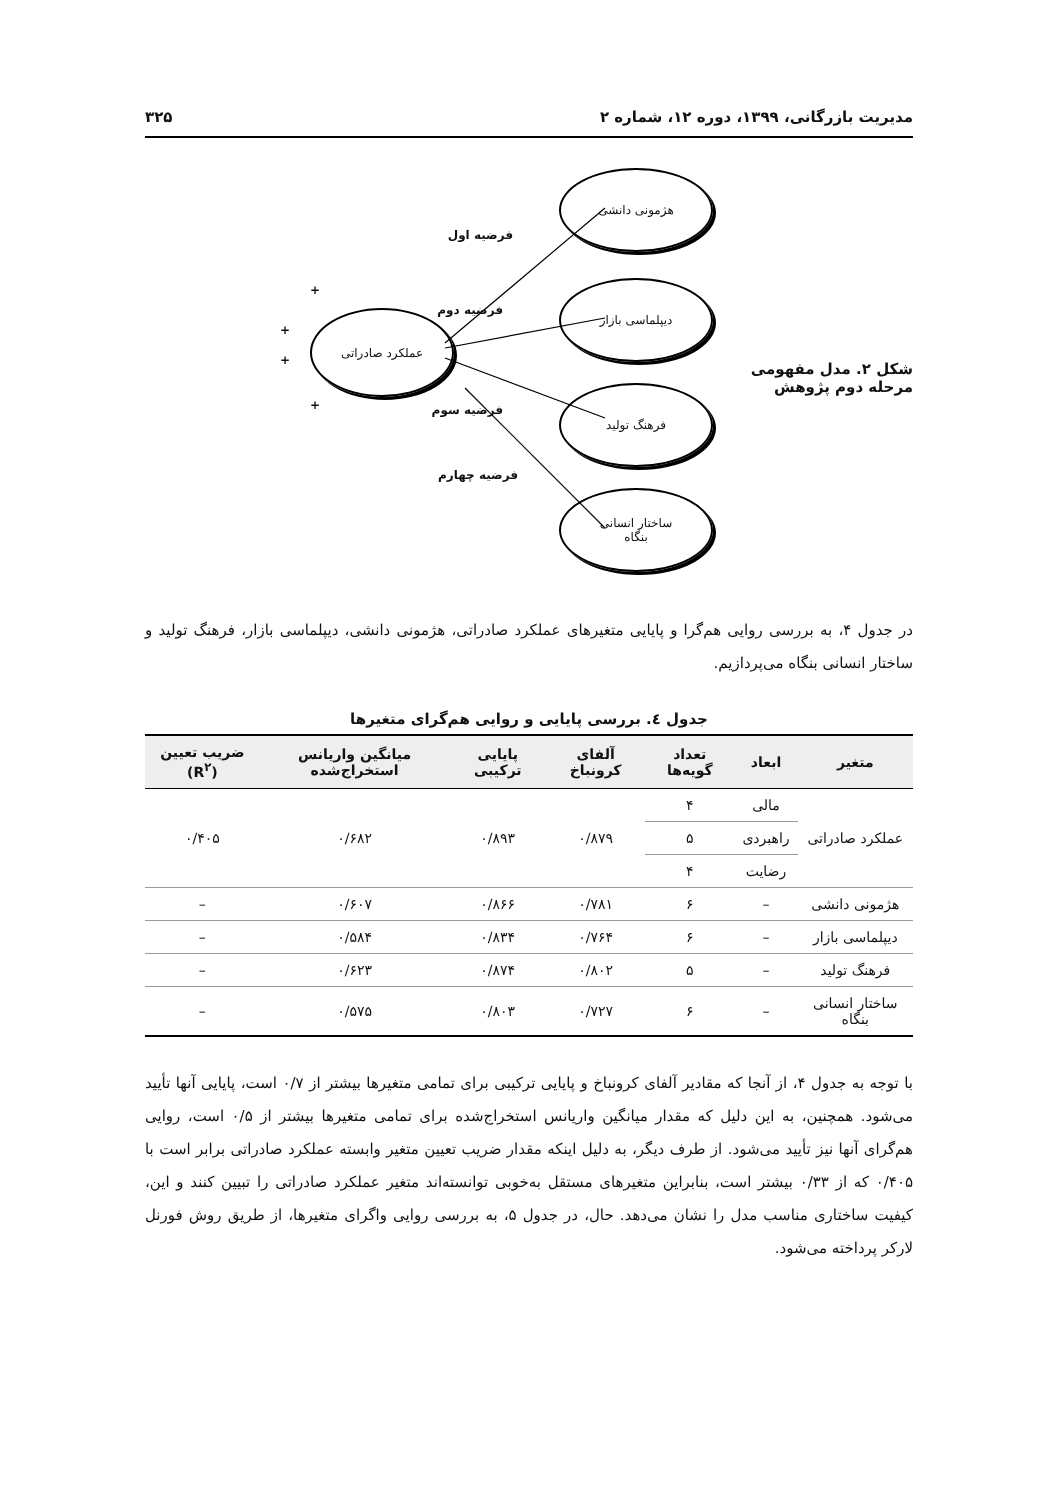مدیریت بازرگانی، ۱۳۹۹، دوره ۱۲، شماره ۲ ۳۲۵
شکل ۲. مدل مفهومی مرحله دوم پژوهش
هژمونی دانشی
دیپلماسی بازار
فرهنگ تولید
ساختار انسانی
بنگاه
عملکرد صادراتی
فرضیه اول
فرضیه دوم
فرضیه سوم
فرضیه چهارم
+
+
+
+
در جدول ۴، به بررسی روایی هم‌گرا و پایایی متغیرهای عملکرد صادراتی، هژمونی دانشی، دیپلماسی بازار، فرهنگ تولید و ساختار انسانی بنگاه می‌پردازیم.
جدول ٤. بررسی پایایی و روایی هم‌گرای متغیرها
| متغیر | ابعاد | تعداد گویه‌ها | آلفای کرونباخ | پایایی ترکیبی | میانگین واریانس استخراج‌شده | ضریب تعیین (R<sup>۲</sup>) |
| --- | --- | --- | --- | --- | --- | --- |
| عملکرد صادراتی | مالی | ۴ | ۰/۸۷۹ | ۰/۸۹۳ | ۰/۶۸۲ | ۰/۴۰۵ |
| | راهبردی | ۵ | | | | |
| | رضایت | ۴ | | | | |
| هژمونی دانشی | – | ۶ | ۰/۷۸۱ | ۰/۸۶۶ | ۰/۶۰۷ | – |
| دیپلماسی بازار | – | ۶ | ۰/۷۶۴ | ۰/۸۳۴ | ۰/۵۸۴ | – |
| فرهنگ تولید | – | ۵ | ۰/۸۰۲ | ۰/۸۷۴ | ۰/۶۲۳ | – |
| ساختار انسانی بنگاه | – | ۶ | ۰/۷۲۷ | ۰/۸۰۳ | ۰/۵۷۵ | – |
با توجه به جدول ۴، از آنجا که مقادیر آلفای کرونباخ و پایایی ترکیبی برای تمامی متغیرها بیشتر از ۰/۷ است، پایایی آنها تأیید می‌شود. همچنین، به این دلیل که مقدار میانگین واریانس استخراج‌شده برای تمامی متغیرها بیشتر از ۰/۵ است، روایی هم‌گرای آنها نیز تأیید می‌شود. از طرف دیگر، به دلیل اینکه مقدار ضریب تعیین متغیر وابسته عملکرد صادراتی برابر است با ۰/۴۰۵ که از ۰/۳۳ بیشتر است، بنابراین متغیرهای مستقل به‌خوبی توانسته‌اند متغیر عملکرد صادراتی را تبیین کنند و این، کیفیت ساختاری مناسب مدل را نشان می‌دهد. حال، در جدول ۵، به بررسی روایی واگرای متغیرها، از طریق روش فورنل لارکر پرداخته می‌شود.